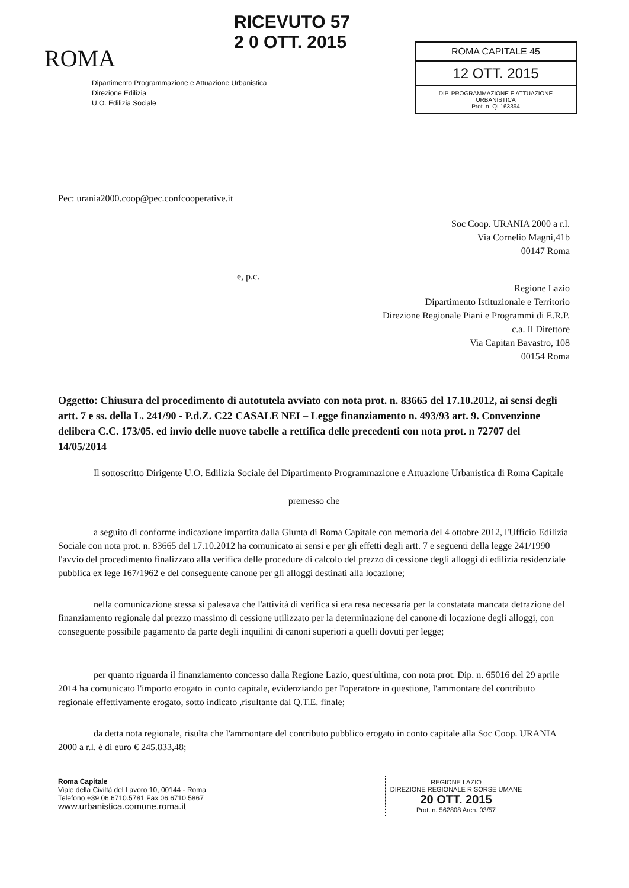ROMA
RICEVUTO 57
2 0 OTT. 2015
ROMA CAPITALE 45
12 OTT. 2015
DIP. PROGRAMMAZIONE E ATTUAZIONE URBANISTICA
Prot. n. QI 163394
Dipartimento Programmazione e Attuazione Urbanistica
Direzione Edilizia
U.O. Edilizia Sociale
Pec: urania2000.coop@pec.confcooperative.it
Soc Coop. URANIA 2000 a r.l.
Via Cornelio Magni,41b
00147 Roma
e, p.c.
Regione Lazio
Dipartimento Istituzionale e Territorio
Direzione Regionale Piani e Programmi di E.R.P.
c.a. Il Direttore
Via Capitan Bavastro, 108
00154 Roma
Oggetto: Chiusura del procedimento di autotutela avviato con nota prot. n. 83665 del 17.10.2012, ai sensi degli artt. 7 e ss. della L. 241/90 - P.d.Z. C22 CASALE NEI – Legge finanziamento n. 493/93 art. 9. Convenzione delibera C.C. 173/05. ed invio delle nuove tabelle a rettifica delle precedenti con nota prot. n 72707 del 14/05/2014
Il sottoscritto Dirigente U.O. Edilizia Sociale del Dipartimento Programmazione e Attuazione Urbanistica di Roma Capitale
premesso che
a seguito di conforme indicazione impartita dalla Giunta di Roma Capitale con memoria del 4 ottobre 2012, l'Ufficio Edilizia Sociale con nota prot. n. 83665 del 17.10.2012 ha comunicato ai sensi e per gli effetti degli artt. 7 e seguenti della legge 241/1990 l'avvio del procedimento finalizzato alla verifica delle procedure di calcolo del prezzo di cessione degli alloggi di edilizia residenziale pubblica ex lege 167/1962 e del conseguente canone per gli alloggi destinati alla locazione;
nella comunicazione stessa si palesava che l'attività di verifica si era resa necessaria per la constatata mancata detrazione del finanziamento regionale dal prezzo massimo di cessione utilizzato per la determinazione del canone di locazione degli alloggi, con conseguente possibile pagamento da parte degli inquilini di canoni superiori a quelli dovuti per legge;
per quanto riguarda il finanziamento concesso dalla Regione Lazio, quest'ultima, con nota prot. Dip. n. 65016 del 29 aprile 2014 ha comunicato l'importo erogato in conto capitale, evidenziando per l'operatore in questione, l'ammontare del contributo regionale effettivamente erogato, sotto indicato ,risultante dal Q.T.E. finale;
da detta nota regionale, risulta che l'ammontare del contributo pubblico erogato in conto capitale alla Soc Coop. URANIA 2000 a r.l. è di euro € 245.833,48;
Roma Capitale
Viale della Civiltà del Lavoro 10, 00144 - Roma
Telefono +39 06.6710.5781 Fax 06.6710.5867
www.urbanistica.comune.roma.it
REGIONE LAZIO
DIREZIONE REGIONALE RISORSE UMANE
20 OTT. 2015
Prot. n. 562808 Arch. 03/57